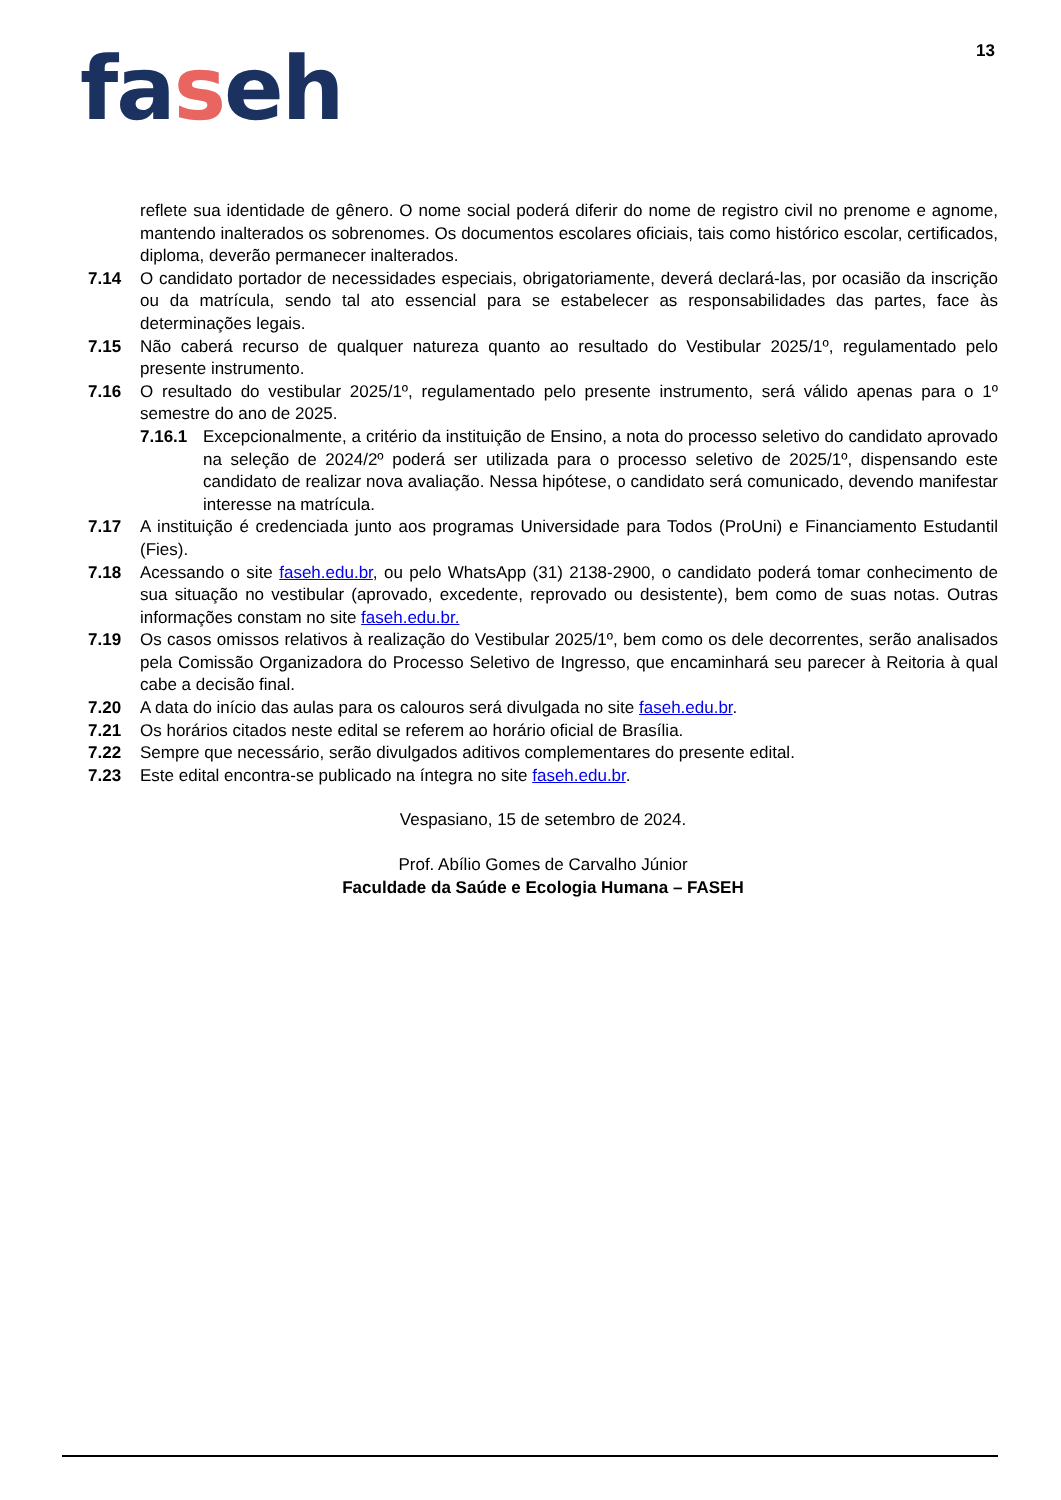13
faseh
reflete sua identidade de gênero. O nome social poderá diferir do nome de registro civil no prenome e agnome, mantendo inalterados os sobrenomes. Os documentos escolares oficiais, tais como histórico escolar, certificados, diploma, deverão permanecer inalterados.
7.14 O candidato portador de necessidades especiais, obrigatoriamente, deverá declará-las, por ocasião da inscrição ou da matrícula, sendo tal ato essencial para se estabelecer as responsabilidades das partes, face às determinações legais.
7.15 Não caberá recurso de qualquer natureza quanto ao resultado do Vestibular 2025/1º, regulamentado pelo presente instrumento.
7.16 O resultado do vestibular 2025/1º, regulamentado pelo presente instrumento, será válido apenas para o 1º semestre do ano de 2025.
7.16.1 Excepcionalmente, a critério da instituição de Ensino, a nota do processo seletivo do candidato aprovado na seleção de 2024/2º poderá ser utilizada para o processo seletivo de 2025/1º, dispensando este candidato de realizar nova avaliação. Nessa hipótese, o candidato será comunicado, devendo manifestar interesse na matrícula.
7.17 A instituição é credenciada junto aos programas Universidade para Todos (ProUni) e Financiamento Estudantil (Fies).
7.18 Acessando o site faseh.edu.br, ou pelo WhatsApp (31) 2138-2900, o candidato poderá tomar conhecimento de sua situação no vestibular (aprovado, excedente, reprovado ou desistente), bem como de suas notas. Outras informações constam no site faseh.edu.br.
7.19 Os casos omissos relativos à realização do Vestibular 2025/1º, bem como os dele decorrentes, serão analisados pela Comissão Organizadora do Processo Seletivo de Ingresso, que encaminhará seu parecer à Reitoria à qual cabe a decisão final.
7.20 A data do início das aulas para os calouros será divulgada no site faseh.edu.br.
7.21 Os horários citados neste edital se referem ao horário oficial de Brasília.
7.22 Sempre que necessário, serão divulgados aditivos complementares do presente edital.
7.23 Este edital encontra-se publicado na íntegra no site faseh.edu.br.
Vespasiano, 15 de setembro de 2024.
Prof. Abílio Gomes de Carvalho Júnior
Faculdade da Saúde e Ecologia Humana – FASEH